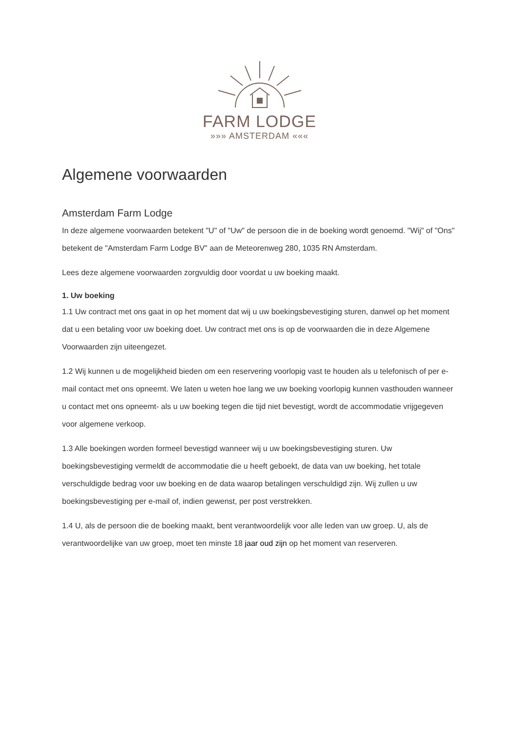FARM LODGE
»»» AMSTERDAM «««
Algemene voorwaarden
Amsterdam Farm Lodge
In deze algemene voorwaarden betekent "U" of "Uw" de persoon die in de boeking wordt genoemd. "Wij" of "Ons" betekent de "Amsterdam Farm Lodge BV" aan de Meteorenweg 280, 1035 RN Amsterdam.
Lees deze algemene voorwaarden zorgvuldig door voordat u uw boeking maakt.
1. Uw boeking
1.1 Uw contract met ons gaat in op het moment dat wij u uw boekingsbevestiging sturen, danwel op het moment dat u een betaling voor uw boeking doet. Uw contract met ons is op de voorwaarden die in deze Algemene Voorwaarden zijn uiteengezet.
1.2 Wij kunnen u de mogelijkheid bieden om een reservering voorlopig vast te houden als u telefonisch of per e-mail contact met ons opneemt. We laten u weten hoe lang we uw boeking voorlopig kunnen vasthouden wanneer u contact met ons opneemt- als u uw boeking tegen die tijd niet bevestigt, wordt de accommodatie vrijgegeven voor algemene verkoop.
1.3 Alle boekingen worden formeel bevestigd wanneer wij u uw boekingsbevestiging sturen. Uw boekingsbevestiging vermeldt de accommodatie die u heeft geboekt, de data van uw boeking, het totale verschuldigde bedrag voor uw boeking en de data waarop betalingen verschuldigd zijn. Wij zullen u uw boekingsbevestiging per e-mail of, indien gewenst, per post verstrekken.
1.4 U, als de persoon die de boeking maakt, bent verantwoordelijk voor alle leden van uw groep. U, als de verantwoordelijke van uw groep, moet ten minste 18 jaar oud zijn op het moment van reserveren.